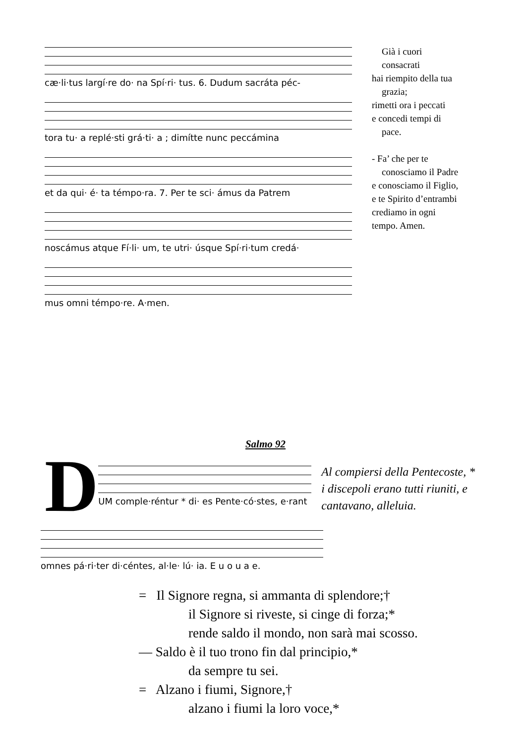cæ·li·tus largí·re do· na Spí·ri· tus. 6. Dudum sacráta péc-
tora tu· a replé·sti grá·ti· a ; dimítte nunc peccámina
et da qui· é· ta témpo·ra. 7. Per te sci· ámus da Patrem
noscámus atque Fí·li· um, te utri· úsque Spí·ri·tum credá·
mus omni témpo·re. A·men.
Già i cuori
consacrati
hai riempito della tua
grazia;
rimetti ora i peccati
e concedi tempi di
pace.
- Fa’ che per te
conosciamo il Padre
e conosciamo il Figlio,
e te Spirito d’entrambi
crediamo in ogni
tempo. Amen.
Salmo 92
D
UM comple·réntur * di· es Pente·có·stes, e·rant
Al compiersi della Pentecoste, *
i discepoli erano tutti riuniti, e
cantavano, alleluia.
omnes pá·ri·ter di·céntes, al·le· lú· ia. E u o u a e.
= Il Signore regna, si ammanta di splendore;†
il Signore si riveste, si cinge di forza;*
rende saldo il mondo, non sarà mai scosso.
— Saldo è il tuo trono fin dal principio,*
da sempre tu sei.
= Alzano i fiumi, Signore,†
alzano i fiumi la loro voce,*